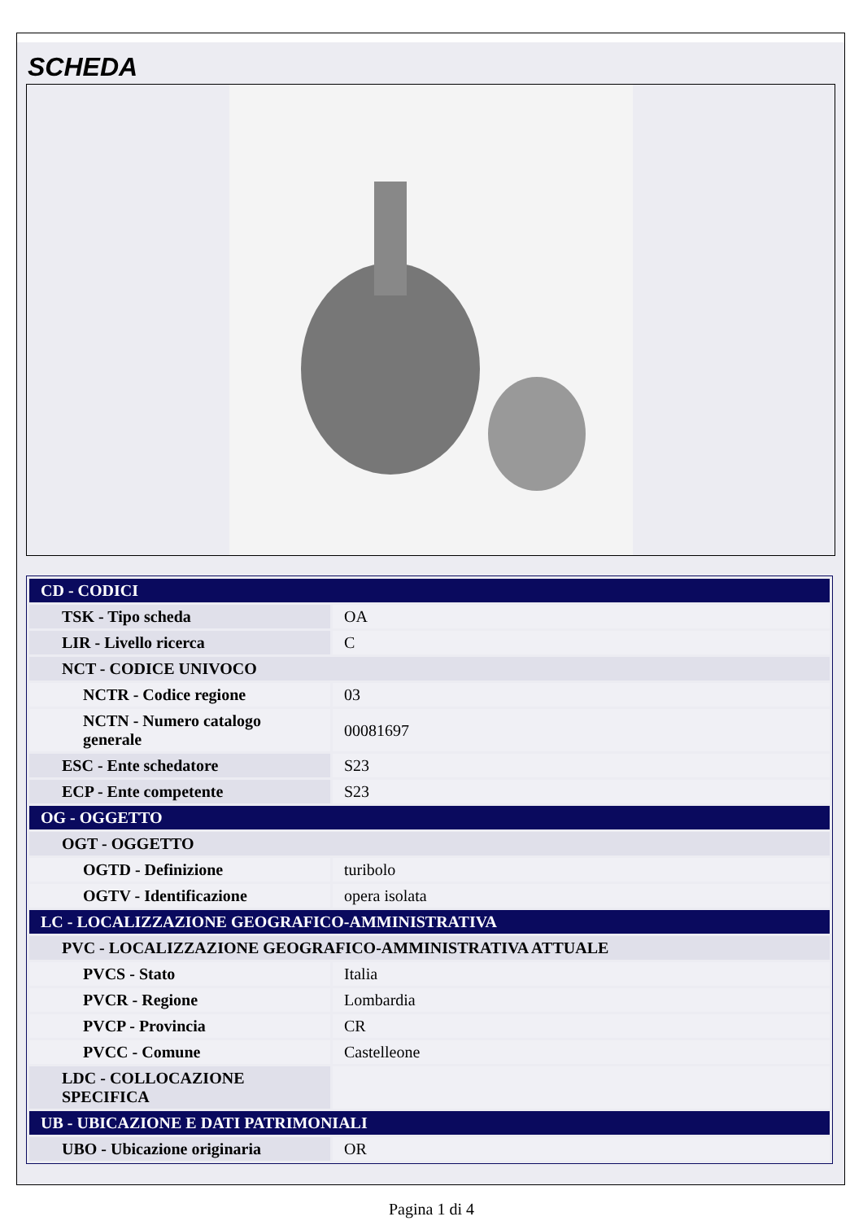SCHEDA
| CD - CODICI | |
| TSK - Tipo scheda | OA |
| LIR - Livello ricerca | C |
| NCT - CODICE UNIVOCO | |
| NCTR - Codice regione | 03 |
| NCTN - Numero catalogo generale | 00081697 |
| ESC - Ente schedatore | S23 |
| ECP - Ente competente | S23 |
| OG - OGGETTO | |
| OGT - OGGETTO | |
| OGTD - Definizione | turibolo |
| OGTV - Identificazione | opera isolata |
| LC - LOCALIZZAZIONE GEOGRAFICO-AMMINISTRATIVA | |
| PVC - LOCALIZZAZIONE GEOGRAFICO-AMMINISTRATIVA ATTUALE | |
| PVCS - Stato | Italia |
| PVCR - Regione | Lombardia |
| PVCP - Provincia | CR |
| PVCC - Comune | Castelleone |
| LDC - COLLOCAZIONE SPECIFICA | |
| UB - UBICAZIONE E DATI PATRIMONIALI | |
| UBO - Ubicazione originaria | OR |
Pagina 1 di 4